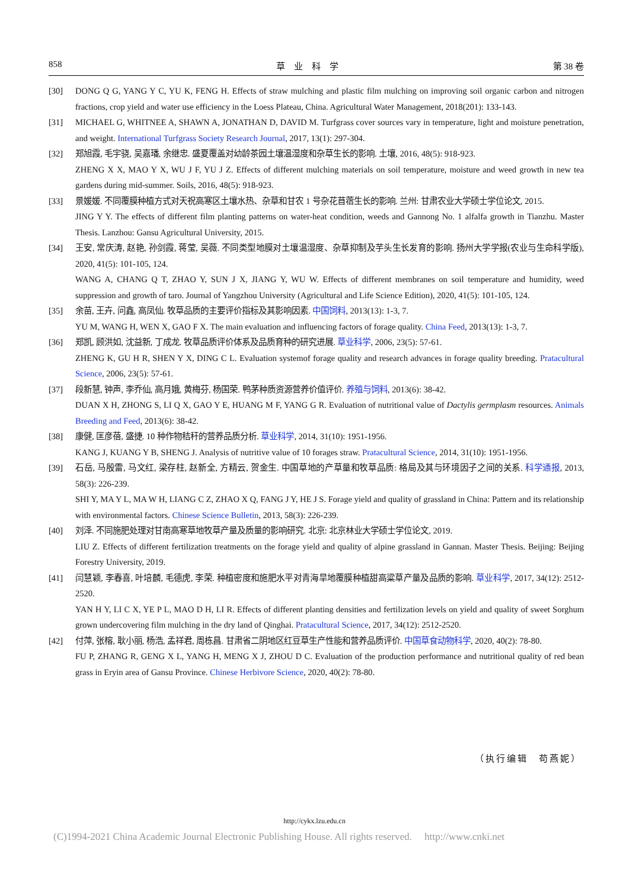858 草　业　科　学 第 38 卷
[30] DONG Q G, YANG Y C, YU K, FENG H. Effects of straw mulching and plastic film mulching on improving soil organic carbon and nitrogen fractions, crop yield and water use efficiency in the Loess Plateau, China. Agricultural Water Management, 2018(201): 133-143.
[31] MICHAEL G, WHITNEE A, SHAWN A, JONATHAN D, DAVID M. Turfgrass cover sources vary in temperature, light and moisture penetration, and weight. International Turfgrass Society Research Journal, 2017, 13(1): 297-304.
[32] 郑旭霞, 毛宇骁, 吴嘉璠, 余继忠. 盛夏覆盖对幼龄茶园土壤温湿度和杂草生长的影响. 土壤, 2016, 48(5): 918-923.
ZHENG X X, MAO Y X, WU J F, YU J Z. Effects of different mulching materials on soil temperature, moisture and weed growth in new tea gardens during mid-summer. Soils, 2016, 48(5): 918-923.
[33] 景媛媛. 不同覆膜种植方式对天祝高寒区土壤水热、杂草和甘农 1 号杂花苜蓿生长的影响. 兰州: 甘肃农业大学硕士学位论文, 2015.
JING Y Y. The effects of different film planting patterns on water-heat condition, weeds and Gannong No. 1 alfalfa growth in Tianzhu. Master Thesis. Lanzhou: Gansu Agricultural University, 2015.
[34] 王安, 常庆涛, 赵艳, 孙剑霞, 蒋莹, 吴薇. 不同类型地膜对土壤温湿度、杂草抑制及芋头生长发育的影响. 扬州大学学报(农业与生命科学版), 2020, 41(5): 101-105, 124.
WANG A, CHANG Q T, ZHAO Y, SUN J X, JIANG Y, WU W. Effects of different membranes on soil temperature and humidity, weed suppression and growth of taro. Journal of Yangzhou University (Agricultural and Life Science Edition), 2020, 41(5): 101-105, 124.
[35] 余苗, 王卉, 问鑫, 高凤仙. 牧草品质的主要评价指标及其影响因素. 中国饲料, 2013(13): 1-3, 7.
YU M, WANG H, WEN X, GAO F X. The main evaluation and influencing factors of forage quality. China Feed, 2013(13): 1-3, 7.
[36] 郑凯, 顾洪如, 沈益新, 丁成龙. 牧草品质评价体系及品质育种的研究进展. 草业科学, 2006, 23(5): 57-61.
ZHENG K, GU H R, SHEN Y X, DING C L. Evaluation systemof forage quality and research advances in forage quality breeding. Pratacultural Science, 2006, 23(5): 57-61.
[37] 段新慧, 钟声, 李乔仙, 高月娥, 黄梅芬, 杨国荣. 鸭茅种质资源营养价值评价. 养殖与饲料, 2013(6): 38-42.
DUAN X H, ZHONG S, LI Q X, GAO Y E, HUANG M F, YANG G R. Evaluation of nutritional value of Dactylis germplasm resources. Animals Breeding and Feed, 2013(6): 38-42.
[38] 康健, 匡彦蓓, 盛捷. 10 种作物秸秆的营养品质分析. 草业科学, 2014, 31(10): 1951-1956.
KANG J, KUANG Y B, SHENG J. Analysis of nutritive value of 10 forages straw. Pratacultural Science, 2014, 31(10): 1951-1956.
[39] 石岳, 马殷雷, 马文红, 梁存柱, 赵新全, 方精云, 贺金生. 中国草地的产草量和牧草品质: 格局及其与环境因子之间的关系. 科学通报, 2013, 58(3): 226-239.
SHI Y, MA Y L, MA W H, LIANG C Z, ZHAO X Q, FANG J Y, HE J S. Forage yield and quality of grassland in China: Pattern and its relationship with environmental factors. Chinese Science Bulletin, 2013, 58(3): 226-239.
[40] 刘泽. 不同施肥处理对甘南高寒草地牧草产量及质量的影响研究. 北京: 北京林业大学硕士学位论文, 2019.
LIU Z. Effects of different fertilization treatments on the forage yield and quality of alpine grassland in Gannan. Master Thesis. Beijing: Beijing Forestry University, 2019.
[41] 闫慧颖, 李春喜, 叶培麟, 毛德虎, 李荣. 种植密度和施肥水平对青海旱地覆膜种植甜高粱草产量及品质的影响. 草业科学, 2017, 34(12): 2512-2520.
YAN H Y, LI C X, YE P L, MAO D H, LI R. Effects of different planting densities and fertilization levels on yield and quality of sweet Sorghum grown undercovering film mulching in the dry land of Qinghai. Pratacultural Science, 2017, 34(12): 2512-2520.
[42] 付萍, 张榕, 耿小丽, 杨浩, 孟祥君, 周栋昌. 甘肃省二阴地区红豆草生产性能和营养品质评价. 中国草食动物科学, 2020, 40(2): 78-80.
FU P, ZHANG R, GENG X L, YANG H, MENG X J, ZHOU D C. Evaluation of the production performance and nutritional quality of red bean grass in Eryin area of Gansu Province. Chinese Herbivore Science, 2020, 40(2): 78-80.
（执行编辑　苟燕妮）
http://cykx.lzu.edu.cn
(C)1994-2021 China Academic Journal Electronic Publishing House. All rights reserved.　 http://www.cnki.net